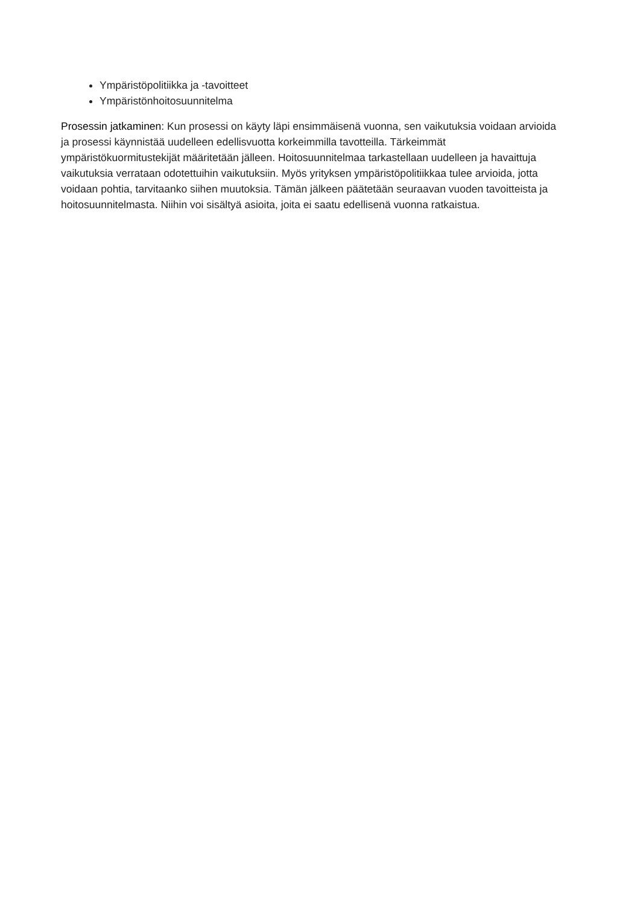Ympäristöpolitiikka ja -tavoitteet
Ympäristönhoitosuunnitelma
Prosessin jatkaminen: Kun prosessi on käyty läpi ensimmäisenä vuonna, sen vaikutuksia voidaan arvioida ja prosessi käynnistää uudelleen edellisvuotta korkeimmilla tavotteilla. Tärkeimmät ympäristökuormitustekijät määritetään jälleen. Hoitosuunnitelmaa tarkastellaan uudelleen ja havaittuja vaikutuksia verrataan odotettuihin vaikutuksiin. Myös yrityksen ympäristöpolitiikkaa tulee arvioida, jotta voidaan pohtia, tarvitaanko siihen muutoksia. Tämän jälkeen päätetään seuraavan vuoden tavoitteista ja hoitosuunnitelmasta. Niihin voi sisältyä asioita, joita ei saatu edellisenä vuonna ratkaistua.